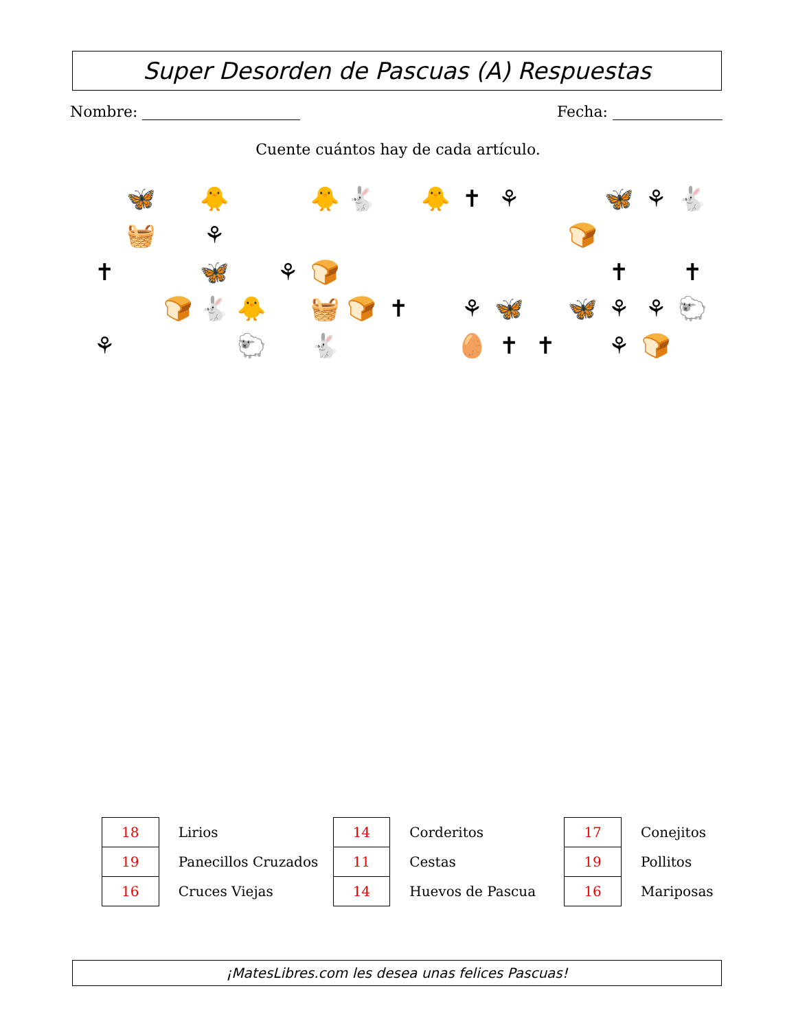Super Desorden de Pascuas (A) Respuestas
Nombre: Fecha:
Cuente cuántos hay de cada artículo.
🦋
🐥
🐥
🐇
🐥
✝
⚘
🦋
⚘
🐇
🧺
⚘
🍞
✝
🦋
⚘
🍞
✝
✝
🍞
🐇
🐥
🧺
🍞
✝
⚘
🦋
🦋
⚘
⚘
🐑
⚘
🐑
🐇
🥚
✝
✝
⚘
🍞
| 18 | Lirios | 14 | Corderitos | 17 | Conejitos |
| 19 | Panecillos Cruzados | 11 | Cestas | 19 | Pollitos |
| 16 | Cruces Viejas | 14 | Huevos de Pascua | 16 | Mariposas |
¡MatesLibres.com les desea unas felices Pascuas!